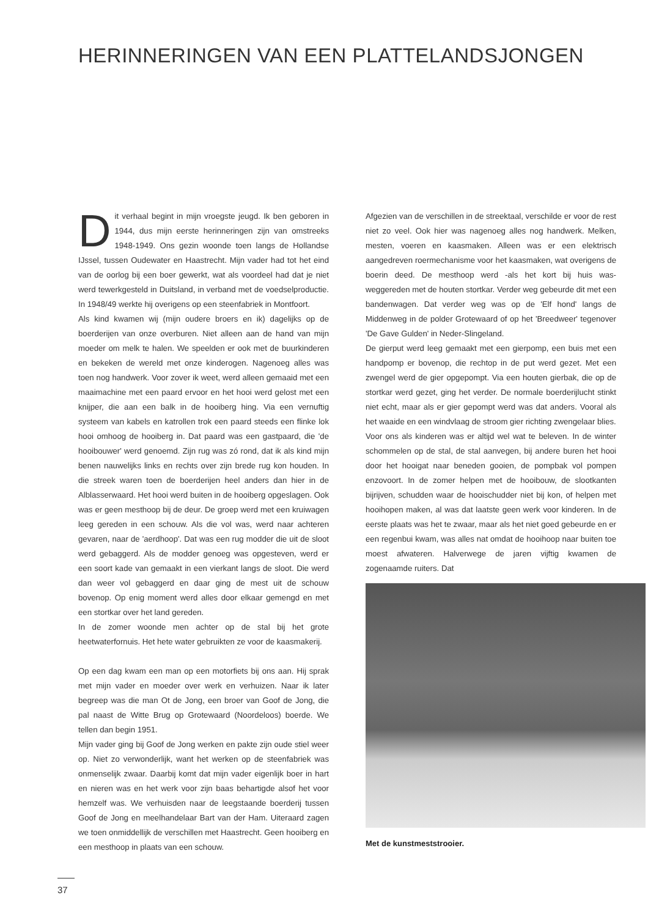HERINNERINGEN VAN EEN PLATTELANDSJONGEN
Dit verhaal begint in mijn vroegste jeugd. Ik ben geboren in 1944, dus mijn eerste herinneringen zijn van omstreeks 1948-1949. Ons gezin woonde toen langs de Hollandse IJssel, tussen Oudewater en Haastrecht. Mijn vader had tot het eind van de oorlog bij een boer gewerkt, wat als voordeel had dat je niet werd tewerkgesteld in Duitsland, in verband met de voedselproductie. In 1948/49 werkte hij overigens op een steenfabriek in Montfoort.
Als kind kwamen wij (mijn oudere broers en ik) dagelijks op de boerderijen van onze overburen. Niet alleen aan de hand van mijn moeder om melk te halen. We speelden er ook met de buurkinderen en bekeken de wereld met onze kinderogen. Nagenoeg alles was toen nog handwerk. Voor zover ik weet, werd alleen gemaaid met een maaimachine met een paard ervoor en het hooi werd gelost met een knijper, die aan een balk in de hooiberg hing. Via een vernuftig systeem van kabels en katrollen trok een paard steeds een flinke lok hooi omhoog de hooiberg in. Dat paard was een gastpaard, die 'de hooibouwer' werd genoemd. Zijn rug was zó rond, dat ik als kind mijn benen nauwelijks links en rechts over zijn brede rug kon houden. In die streek waren toen de boerderijen heel anders dan hier in de Alblasserwaard. Het hooi werd buiten in de hooiberg opgeslagen. Ook was er geen mesthoop bij de deur. De groep werd met een kruiwagen leeg gereden in een schouw. Als die vol was, werd naar achteren gevaren, naar de 'aerdhoop'. Dat was een rug modder die uit de sloot werd gebaggerd. Als de modder genoeg was opgesteven, werd er een soort kade van gemaakt in een vierkant langs de sloot. Die werd dan weer vol gebaggerd en daar ging de mest uit de schouw bovenop. Op enig moment werd alles door elkaar gemengd en met een stortkar over het land gereden.
In de zomer woonde men achter op de stal bij het grote heetwaterfornuis. Het hete water gebruikten ze voor de kaasmakerij.
Op een dag kwam een man op een motorfiets bij ons aan. Hij sprak met mijn vader en moeder over werk en verhuizen. Naar ik later begreep was die man Ot de Jong, een broer van Goof de Jong, die pal naast de Witte Brug op Grotewaard (Noordeloos) boerde. We tellen dan begin 1951.
Mijn vader ging bij Goof de Jong werken en pakte zijn oude stiel weer op. Niet zo verwonderlijk, want het werken op de steenfabriek was onmenselijk zwaar. Daarbij komt dat mijn vader eigenlijk boer in hart en nieren was en het werk voor zijn baas behartigde alsof het voor hemzelf was. We verhuisden naar de leegstaande boerderij tussen Goof de Jong en meelhandelaar Bart van der Ham. Uiteraard zagen we toen onmiddellijk de verschillen met Haastrecht. Geen hooiberg en een mesthoop in plaats van een schouw.
Afgezien van de verschillen in de streektaal, verschilde er voor de rest niet zo veel. Ook hier was nagenoeg alles nog handwerk. Melken, mesten, voeren en kaasmaken. Alleen was er een elektrisch aangedreven roermechanisme voor het kaasmaken, wat overigens de boerin deed. De mesthoop werd -als het kort bij huis was- weggereden met de houten stortkar. Verder weg gebeurde dit met een bandenwagen. Dat verder weg was op de 'Elf hond' langs de Middenweg in de polder Grotewaard of op het 'Breedweer' tegenover 'De Gave Gulden' in Neder-Slingeland.
De gierput werd leeg gemaakt met een gierpomp, een buis met een handpomp er bovenop, die rechtop in de put werd gezet. Met een zwengel werd de gier opgepompt. Via een houten gierbak, die op de stortkar werd gezet, ging het verder. De normale boerderijlucht stinkt niet echt, maar als er gier gepompt werd was dat anders. Vooral als het waaide en een windvlaag de stroom gier richting zwengelaar blies.
Voor ons als kinderen was er altijd wel wat te beleven. In de winter schommelen op de stal, de stal aanvegen, bij andere buren het hooi door het hooigat naar beneden gooien, de pompbak vol pompen enzovoort. In de zomer helpen met de hooibouw, de slootkanten bijrijven, schudden waar de hooischudder niet bij kon, of helpen met hooihopen maken, al was dat laatste geen werk voor kinderen. In de eerste plaats was het te zwaar, maar als het niet goed gebeurde en er een regenbui kwam, was alles nat omdat de hooihoop naar buiten toe moest afwateren. Halverwege de jaren vijftig kwamen de zogenaamde ruiters. Dat
Met de kunstmeststrooier.
37